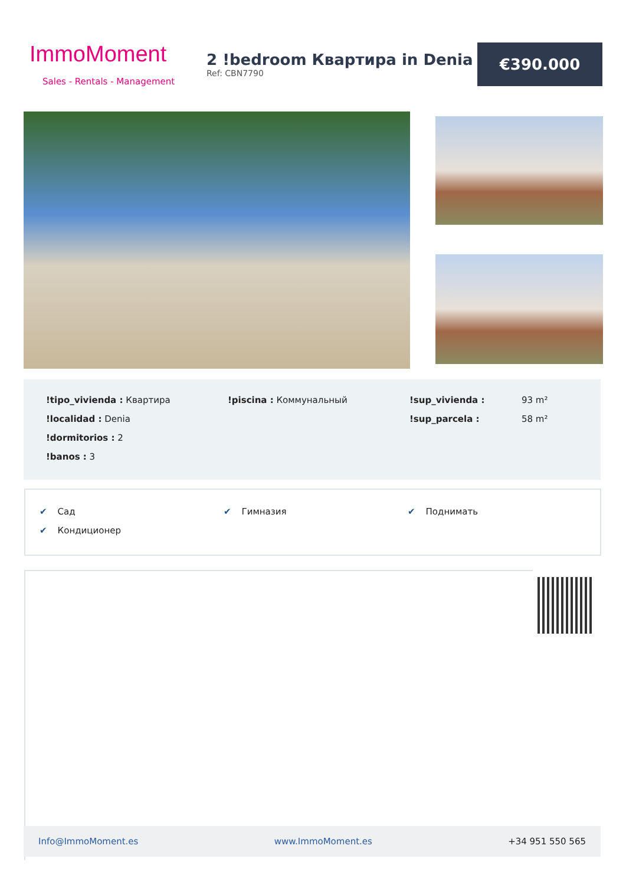ImmoMoment
Sales - Rentals - Management
2 !bedroom Квартира in Denia
Ref: CBN7790
€390.000
| !tipo_vivienda : Квартира | !piscina : Коммунальный | !sup_vivienda : | 93 m² |
| !localidad : Denia | | !sup_parcela : | 58 m² |
| !dormitorios : 2 | | | |
| !banos : 3 | | | |
| ✔ Сад | ✔ Гимназия | ✔ Поднимать |
| ✔ Кондиционер | | |
Info@ImmoMoment.es www.ImmoMoment.es +34 951 550 565